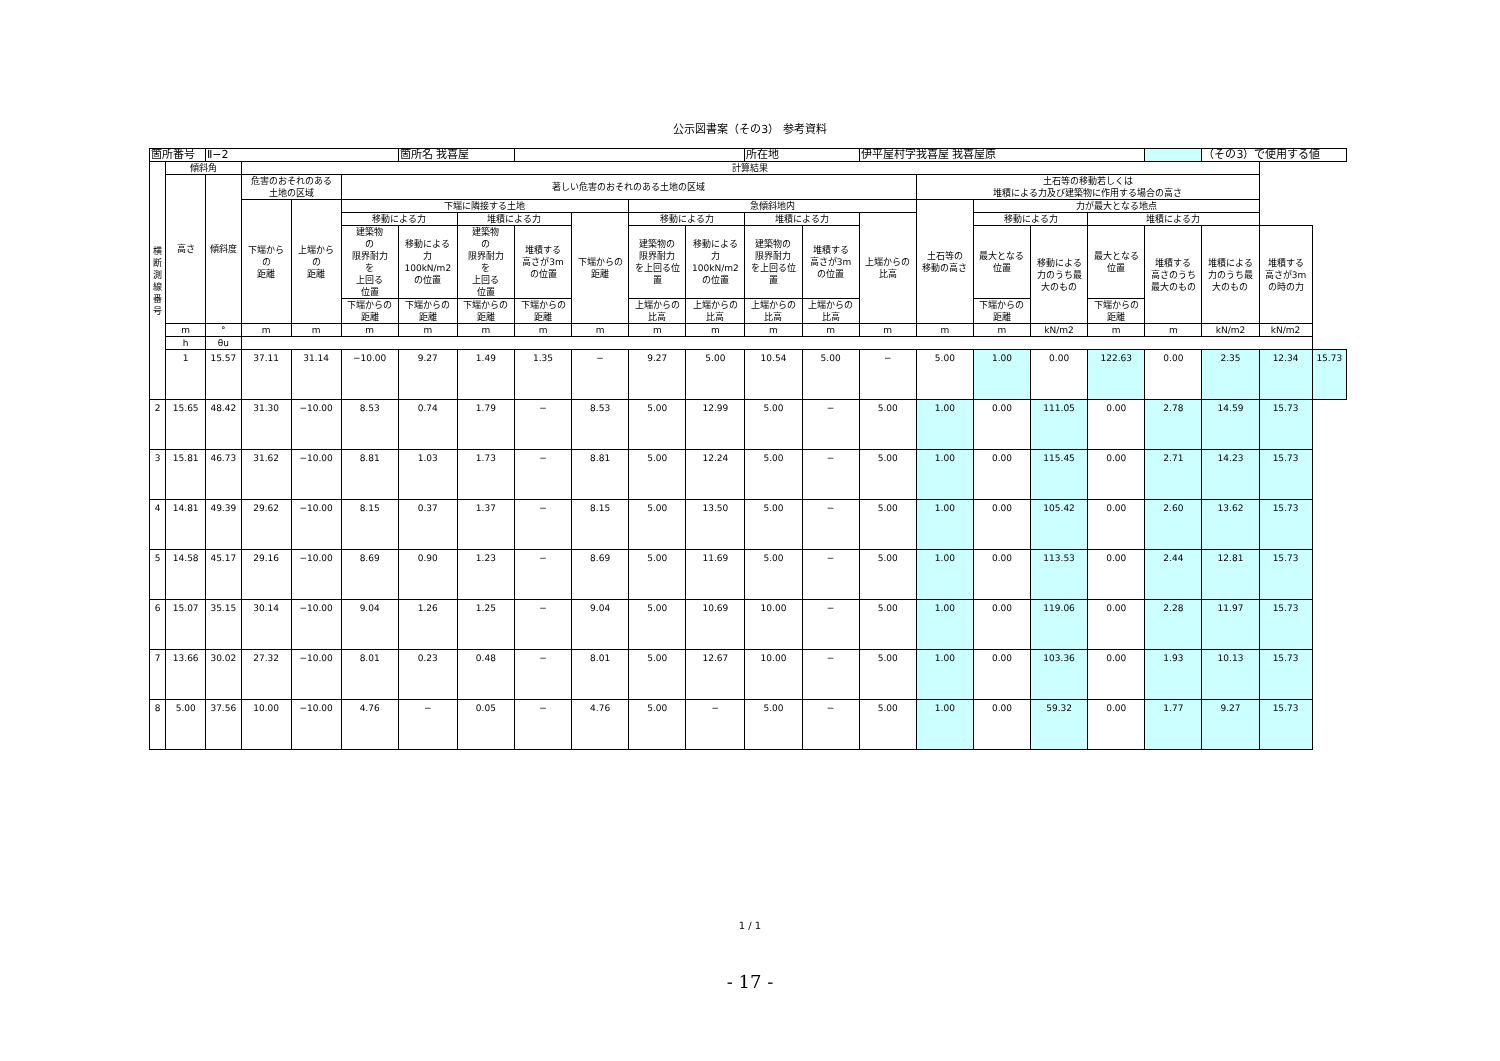公示図書案（その3） 参考資料
| 箇所番号 | | Ⅱ−2 | | | | 箇所名 我喜屋 | | | | | | 所在地 | | 伊平屋村字我喜屋 我喜屋原 | | | | | | （その3）で使用する値 | | |
| 横 断 測 線 番 号 | 傾斜角 | | 計算結果 | | | | | | | | | | | | | | | | | | | |
| | 高さ | 傾斜度 | 危害のおそれのある 土地の区域 | | 著しい危害のおそれのある土地の区域 | | | | | | | | | | 土石等の移動若しくは 堆積による力及び建築物に作用する場合の高さ | | | | | | | |
| | | | 下端から の 距離 | 上端から の 距離 | 下端に隣接する土地 | | | | | 急傾斜地内 | | | | | 土石等の 移動の高さ | 力が最大となる地点 | | | | | | |
| | | | | | 移動による力 | | 堆積による力 | | 下端からの 距離 | 移動による力 | | 堆積による力 | | 上端からの 比高 | | 移動による力 | | 堆積による力 | | | | |
| | | | | | 建築物 の 限界耐力 を 上回る 位置 | 移動による 力 100kN/m2 の位置 | 建築物 の 限界耐力 を 上回る 位置 | 堆積する 高さが3m の位置 | | 建築物の 限界耐力 を上回る位 置 | 移動による 力 100kN/m2 の位置 | 建築物の 限界耐力 を上回る位 置 | 堆積する 高さが3m の位置 | | | 最大となる 位置 | 移動による 力のうち最 大のもの | 最大となる 位置 | 堆積する 高さのうち 最大のもの | 堆積による 力のうち最 大のもの | 堆積する 高さが3m の時の力 | |
| | | | | | 下端からの 距離 | 下端からの 距離 | 下端からの 距離 | 下端からの 距離 | | 上端からの 比高 | 上端からの 比高 | 上端からの 比高 | 上端からの 比高 | | | 下端からの 距離 | | 下端からの 距離 | | | | |
| | m | ° | m | m | m | m | m | m | m | m | m | m | m | m | m | m | kN/m2 | m | m | kN/m2 | kN/m2 | |
| | h | θu | | | | | | | | | | | | | | | | | | | | |
| | 1 | 15.57 | 37.11 | 31.14 | −10.00 | 9.27 | 1.49 | 1.35 | − | 9.27 | 5.00 | 10.54 | 5.00 | − | 5.00 | 1.00 | 0.00 | 122.63 | 0.00 | 2.35 | 12.34 | 15.73 |
| 2 | 15.65 | 48.42 | 31.30 | −10.00 | 8.53 | 0.74 | 1.79 | − | 8.53 | 5.00 | 12.99 | 5.00 | − | 5.00 | 1.00 | 0.00 | 111.05 | 0.00 | 2.78 | 14.59 | 15.73 | |
| 3 | 15.81 | 46.73 | 31.62 | −10.00 | 8.81 | 1.03 | 1.73 | − | 8.81 | 5.00 | 12.24 | 5.00 | − | 5.00 | 1.00 | 0.00 | 115.45 | 0.00 | 2.71 | 14.23 | 15.73 | |
| 4 | 14.81 | 49.39 | 29.62 | −10.00 | 8.15 | 0.37 | 1.37 | − | 8.15 | 5.00 | 13.50 | 5.00 | − | 5.00 | 1.00 | 0.00 | 105.42 | 0.00 | 2.60 | 13.62 | 15.73 | |
| 5 | 14.58 | 45.17 | 29.16 | −10.00 | 8.69 | 0.90 | 1.23 | − | 8.69 | 5.00 | 11.69 | 5.00 | − | 5.00 | 1.00 | 0.00 | 113.53 | 0.00 | 2.44 | 12.81 | 15.73 | |
| 6 | 15.07 | 35.15 | 30.14 | −10.00 | 9.04 | 1.26 | 1.25 | − | 9.04 | 5.00 | 10.69 | 10.00 | − | 5.00 | 1.00 | 0.00 | 119.06 | 0.00 | 2.28 | 11.97 | 15.73 | |
| 7 | 13.66 | 30.02 | 27.32 | −10.00 | 8.01 | 0.23 | 0.48 | − | 8.01 | 5.00 | 12.67 | 10.00 | − | 5.00 | 1.00 | 0.00 | 103.36 | 0.00 | 1.93 | 10.13 | 15.73 | |
| 8 | 5.00 | 37.56 | 10.00 | −10.00 | 4.76 | − | 0.05 | − | 4.76 | 5.00 | − | 5.00 | − | 5.00 | 1.00 | 0.00 | 59.32 | 0.00 | 1.77 | 9.27 | 15.73 | |
1 / 1
- 17 -